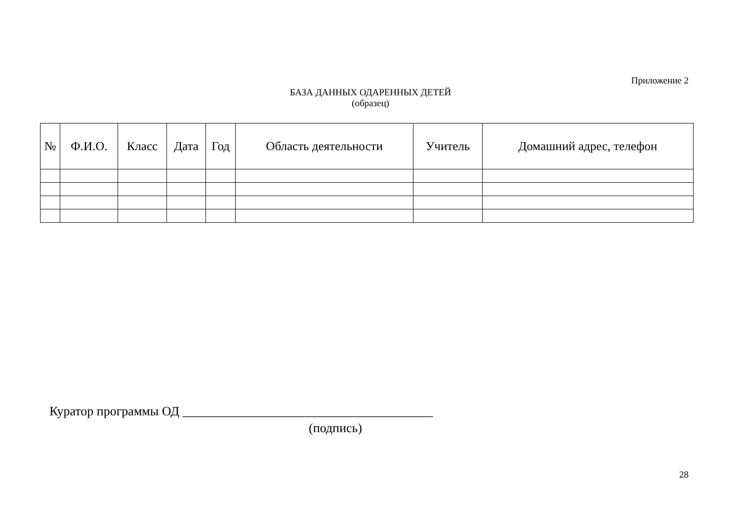Приложение 2
БАЗА ДАННЫХ ОДАРЕННЫХ ДЕТЕЙ
(образец)
| № | Ф.И.О. | Класс | Дата | Год | Область деятельности | Учитель | Домашний адрес, телефон |
| --- | --- | --- | --- | --- | --- | --- | --- |
Куратор программы ОД _______________________________________
(подпись)
28